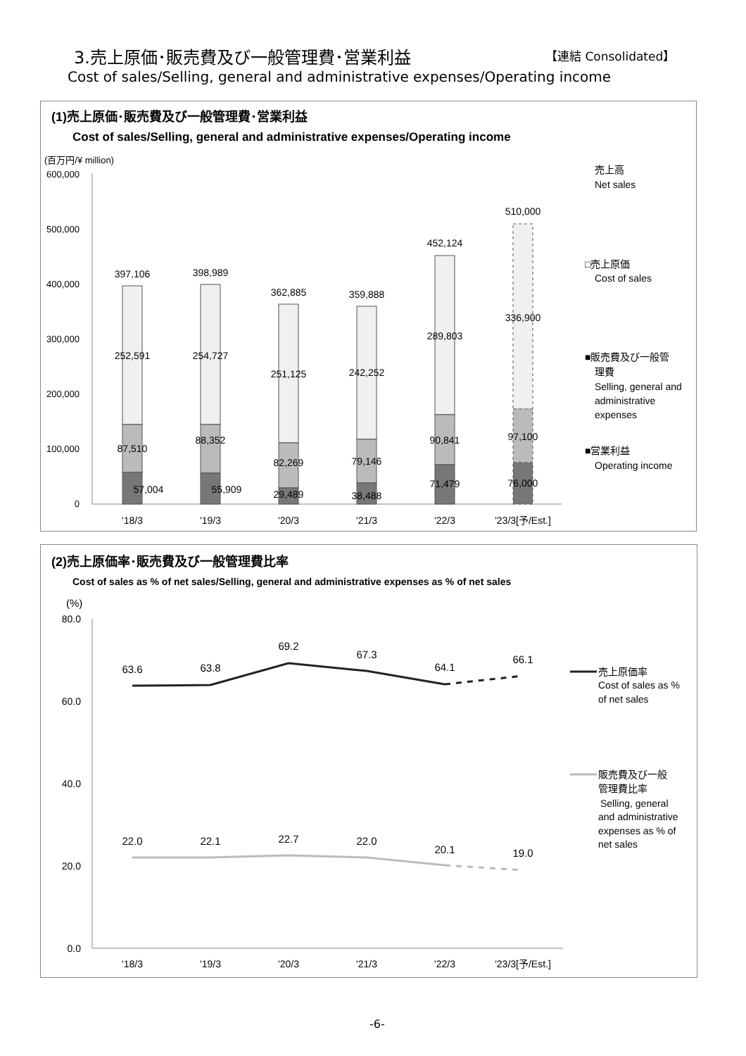3.売上原価･販売費及び一般管理費･営業利益
【連結 Consolidated】
Cost of sales/Selling, general and administrative expenses/Operating income
(1)売上原価･販売費及び一般管理費･営業利益
Cost of sales/Selling, general and administrative expenses/Operating income
(百万円/¥ million)
600,000
500,000
400,000
300,000
200,000
100,000
0
397,106
398,989
362,885
359,888
452,124
510,000
252,591
254,727
251,125
242,252
289,803
336,900
87,510
88,352
82,269
79,146
90,841
97,100
57,004
55,909
29,489
38,488
71,479
76,000
'18/3
'19/3
'20/3
'21/3
'22/3
'23/3[予/Est.]
売上高
Net sales
□売上原価
Cost of sales
■販売費及び一般管
理費
Selling, general and
administrative
expenses
■営業利益
Operating income
(2)売上原価率･販売費及び一般管理費比率
Cost of sales as % of net sales/Selling, general and administrative expenses as % of net sales
(%)
80.0
60.0
40.0
20.0
0.0
63.6
63.8
69.2
67.3
64.1
66.1
22.0
22.1
22.7
22.0
20.1
19.0
'18/3
'19/3
'20/3
'21/3
'22/3
'23/3[予/Est.]
売上原価率
Cost of sales as %
of net sales
販売費及び一般
管理費比率
Selling, general
and administrative
expenses as % of
net sales
-6-